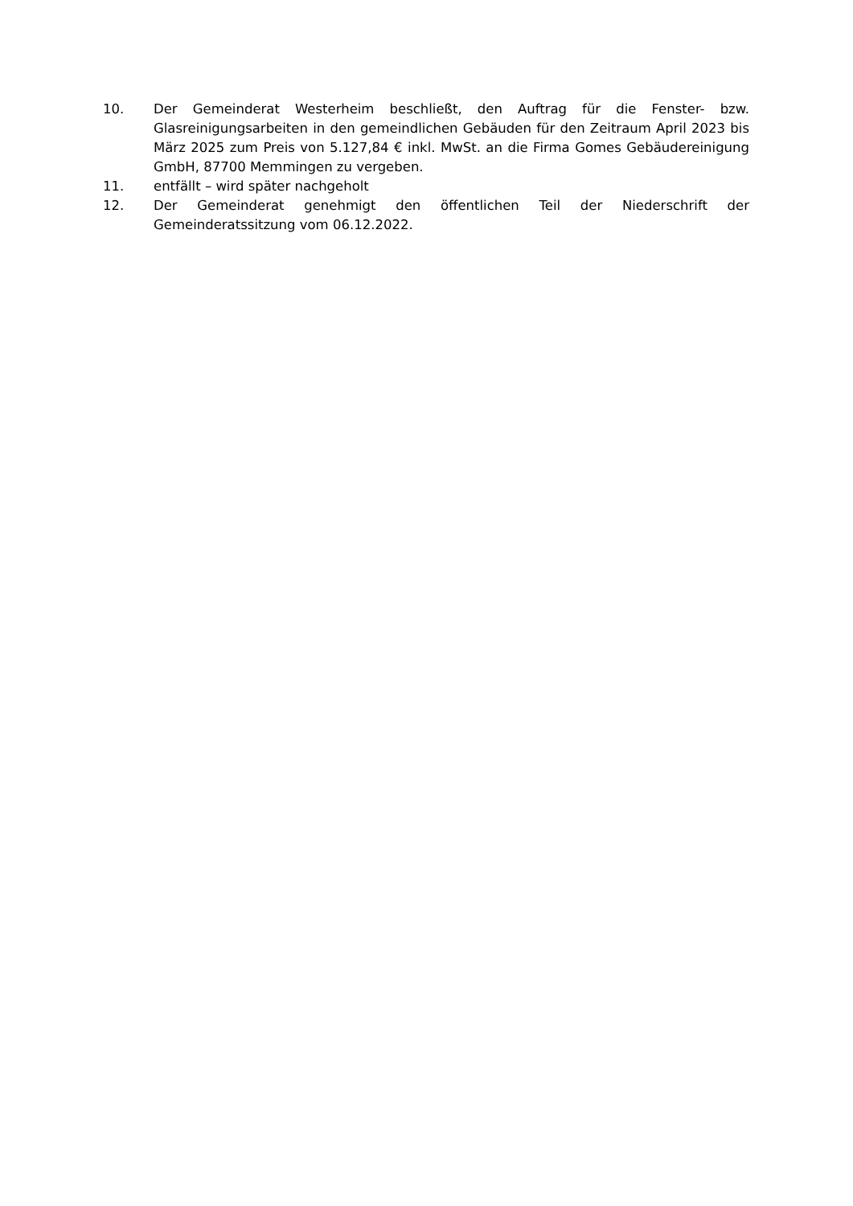10. Der Gemeinderat Westerheim beschließt, den Auftrag für die Fenster- bzw. Glasreinigungsarbeiten in den gemeindlichen Gebäuden für den Zeitraum April 2023 bis März 2025 zum Preis von 5.127,84 € inkl. MwSt. an die Firma Gomes Gebäudereinigung GmbH, 87700 Memmingen zu vergeben.
11. entfällt – wird später nachgeholt
12. Der Gemeinderat genehmigt den öffentlichen Teil der Niederschrift der Gemeinderatssitzung vom 06.12.2022.